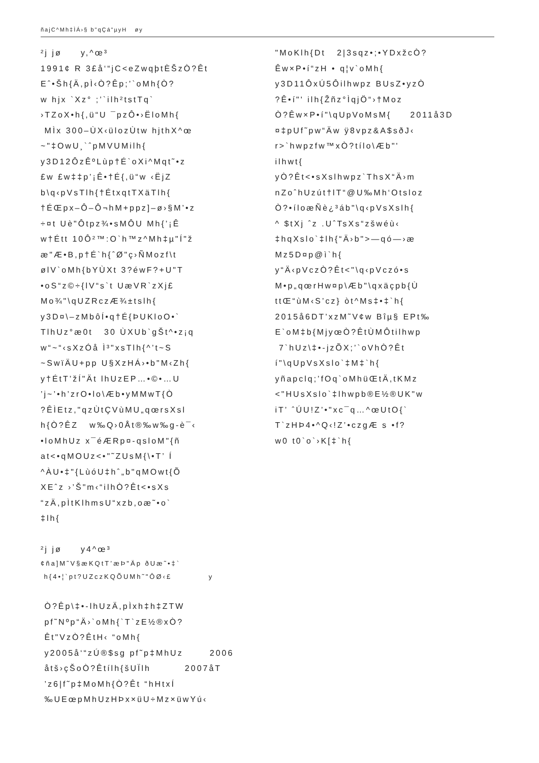ñajC^Mh‡ÌÁ›§ b"qÇá"µyH øy
²j jø y,^œ³
1991¢ R 3£å‘“jC<eZwqþtÈŠzÒ?Êt
Eˆ•Šh{Ä,pÌ‹Ò?Êp;’`oMh{Ò?
w hjx `Xz° ;’`ilh²tstTq`
›TZoX•h{,ü“U ¯pzÔ•›ËloMh{
MÌx 300–ÙX‹ülozÙtw hjthX^œ
~"‡OwU¸`ˆpMVUMilh{
y3D12ÔzÊºLùp†É`oXi^Mqt˜•z
£w £w‡‡p’¡Ê•†É{,ü“w ‹ËjZ
b\q‹pVsTlh{†ÉtxqtTXäTlh{
†ÉŒpx–Ô–Ô¬hM+ppz]–ø›§M’•z
÷¤t Uè"Ôtpz¾•sMÔU Mh{’¡Ê
w†Étt 10Ô²™:O`h™z^Mh‡µ"Í"ž
æ"Æ•B,p†É`h{ˆØ"ç›ÑMozf\t
ølV`oMh{bYÙXt 3?éwF?+U"T
•oS“z©÷{lV“s`t UæVR`zXj£
Mo¾"\qUZRczÆ¾±tslh{
y3D¤\–zMbôÍ•q†É{ÞUKloO•`
TlhUz°æ0t 30 ÙXUb`gŠt^•z¡q
w“~“‹sXzÓå Ì³"xsTlh{^’t~S
~SwïÄU+pp U§XzHÁ›•b"M‹Zh{
y†ÉtT’žÍ"Ät lhUzEP…•©•…U
’j~’•h’zrO•lo\Æb•yMMwT{Ò
?ÊÌEtz,"qzÙtÇVùMU„qœrsXsl
h{Ò?ÊZ w‰Q›0Åt®‰w‰g-è¯‹
•loMhUz x¯éÆRp¤-qsloM"{ñ
at<•qMOUz<•"˜ZUsM{\•T’ Í
^ÀU•‡"{LùóU‡hˆ„b"qMOwt{Õ
XEˆz ›’Š"m‹“ilhÒ?Êt<•sXs
“zÄ,pÌtKlhmsU“xzb,oæ˜•o`
‡lh{
²j jø y4^œ³
¢ña]M˜V§æKQtT’æÞ"Äp ðUæ˜•‡`
h{4•¦`pt?UZczKQÕUMh˜"ÔØ‹£ y
Ò?Êp\‡•-lhUzÄ,pÌxh‡h‡ZTW
pf˜Nºp“Ä›`oMh{`T`zE½®xÒ?
Êt"VzÒ?ÊtH‹ “oMh{
y2005å‘“zÚ®$sg pf˜p‡MhUz 2006
åtš›çŠoÒ?Êtílh{šUÏlh 2007åT
’z6|f˜p‡MoMh{Ò?Êt “hHtxÍ
‰UEœpMhUzHÞx×üU÷Mz×üwYú‹
"MoKlh{Dt 2|3sqz•;•YDxžcÒ?
Êw×P•í“zH • q¦v`oMh{
y3D11ÔxÚ5Ôilhwpz BUsZ•yzÒ
?Ê•í"' ilh{Žñz°ÌqjÖ“›†Moz
Ò?Êw×P•í"\qUpVoMsM{ 2011å3D
¤‡pUf˜pw“Äw ÿ8vpz&A$sðJ‹
r>`hwpzfw™xÒ?tílo\Æb"'
ilhwt{
yÒ?Êt<•sXslhwpz`ThsX“Ä›m
nZoˆhUzút†lT“@U‰Mh‘Otsloz
Ò?•íloæÑè¿³áb"\q‹pVsXslh{
^ $tXj ˆz .UˆTsXs“zšwéù‹
‡hqXslo`‡lh{“Ä›b">—qó—›æ
Mz5D¤p@ì`h{
y“Ä‹pVczÒ?Êt<"\q‹pVczó•s
M•p„qœrHw¤p\Æb"\qxäçpb{Ù
ttŒ“ùM‹S’cz} òt^Ms‡•‡`h{
2015å6DT’xzM˜V¢w Bîµ§ EPt‰
E`oM‡b{MjyœÒ?ÊtÙMÔtilhwp
7`hUz\‡•-jzÕX;’`oVhÒ?Êt
í"\qUpVsXslo`‡M‡`h{
yñapclq;’fOq`oMhüŒtÄ,tKMz
<"HUsXslo`‡lhwpb®E½®UK"w
iT’ ˆÚU!Z’•"xc¯q…^œUtO{`
T`zHÞ4•^Q‹!Z’•czgÆ s •f?
w0 t0`o`›K[‡`h{